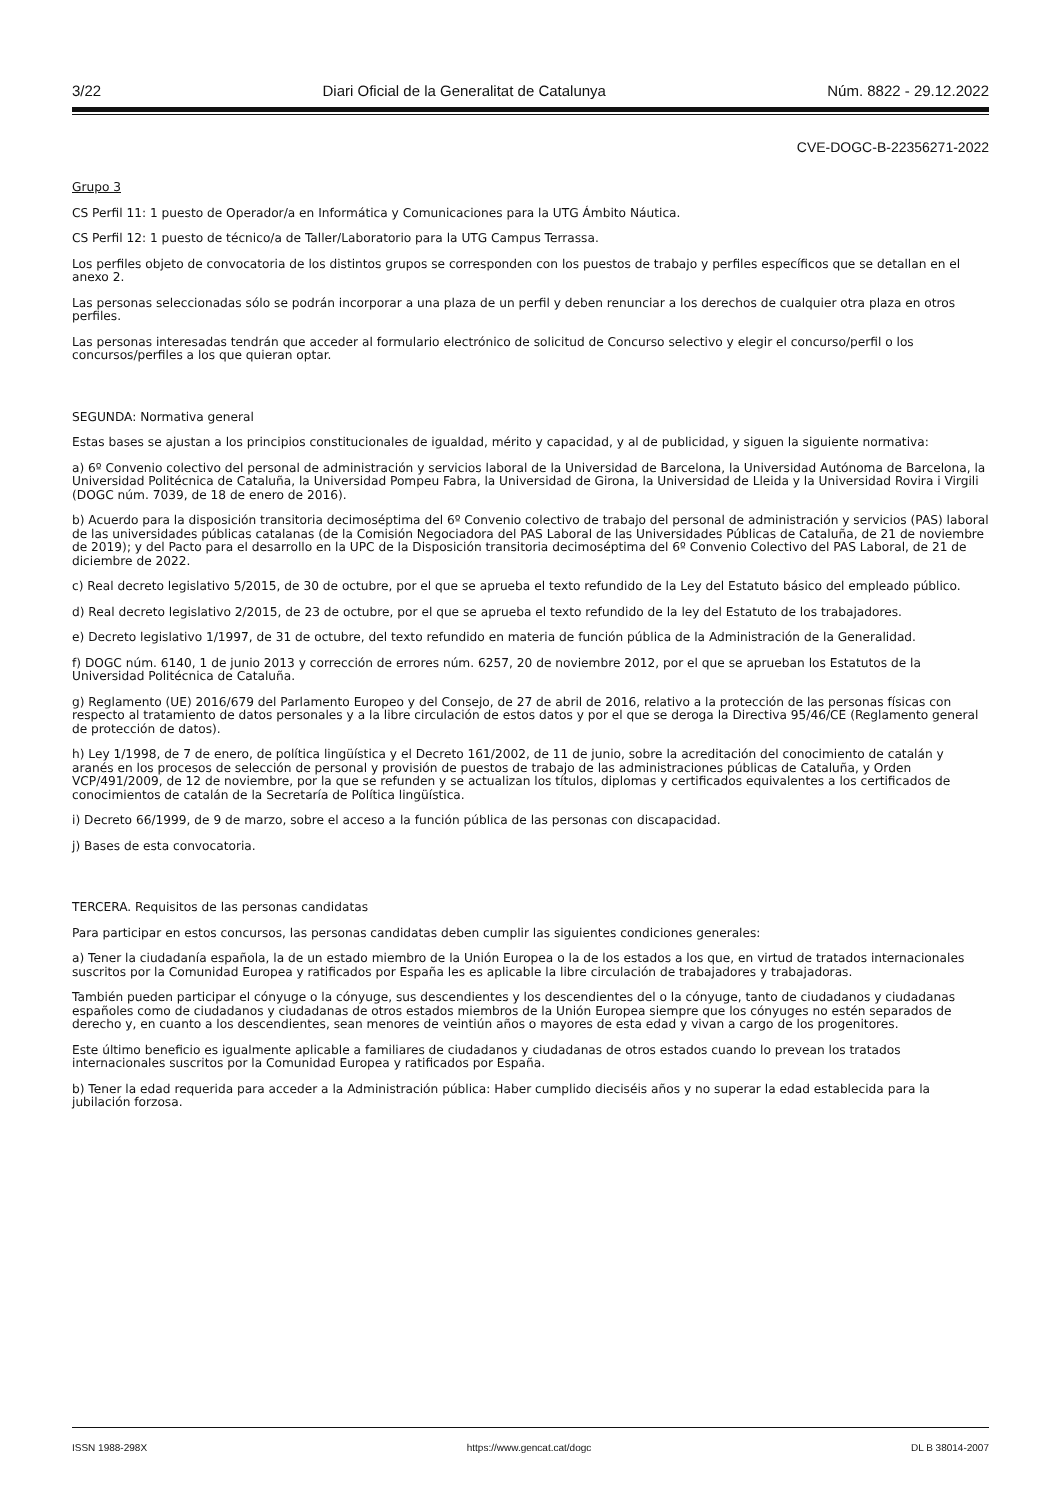3/22 Diari Oficial de la Generalitat de Catalunya Núm. 8822 - 29.12.2022
CVE-DOGC-B-22356271-2022
Grupo 3
CS Perfil 11: 1 puesto de Operador/a en Informática y Comunicaciones para la UTG Ámbito Náutica.
CS Perfil 12: 1 puesto de técnico/a de Taller/Laboratorio para la UTG Campus Terrassa.
Los perfiles objeto de convocatoria de los distintos grupos se corresponden con los puestos de trabajo y perfiles específicos que se detallan en el anexo 2.
Las personas seleccionadas sólo se podrán incorporar a una plaza de un perfil y deben renunciar a los derechos de cualquier otra plaza en otros perfiles.
Las personas interesadas tendrán que acceder al formulario electrónico de solicitud de Concurso selectivo y elegir el concurso/perfil o los concursos/perfiles a los que quieran optar.
SEGUNDA: Normativa general
Estas bases se ajustan a los principios constitucionales de igualdad, mérito y capacidad, y al de publicidad, y siguen la siguiente normativa:
a) 6º Convenio colectivo del personal de administración y servicios laboral de la Universidad de Barcelona, la Universidad Autónoma de Barcelona, la Universidad Politécnica de Cataluña, la Universidad Pompeu Fabra, la Universidad de Girona, la Universidad de Lleida y la Universidad Rovira i Virgili (DOGC núm. 7039, de 18 de enero de 2016).
b) Acuerdo para la disposición transitoria decimoséptima del 6º Convenio colectivo de trabajo del personal de administración y servicios (PAS) laboral de las universidades públicas catalanas (de la Comisión Negociadora del PAS Laboral de las Universidades Públicas de Cataluña, de 21 de noviembre de 2019); y del Pacto para el desarrollo en la UPC de la Disposición transitoria decimoséptima del 6º Convenio Colectivo del PAS Laboral, de 21 de diciembre de 2022.
c) Real decreto legislativo 5/2015, de 30 de octubre, por el que se aprueba el texto refundido de la Ley del Estatuto básico del empleado público.
d) Real decreto legislativo 2/2015, de 23 de octubre, por el que se aprueba el texto refundido de la ley del Estatuto de los trabajadores.
e) Decreto legislativo 1/1997, de 31 de octubre, del texto refundido en materia de función pública de la Administración de la Generalidad.
f) DOGC núm. 6140, 1 de junio 2013 y corrección de errores núm. 6257, 20 de noviembre 2012, por el que se aprueban los Estatutos de la Universidad Politécnica de Cataluña.
g) Reglamento (UE) 2016/679 del Parlamento Europeo y del Consejo, de 27 de abril de 2016, relativo a la protección de las personas físicas con respecto al tratamiento de datos personales y a la libre circulación de estos datos y por el que se deroga la Directiva 95/46/CE (Reglamento general de protección de datos).
h) Ley 1/1998, de 7 de enero, de política lingüística y el Decreto 161/2002, de 11 de junio, sobre la acreditación del conocimiento de catalán y aranés en los procesos de selección de personal y provisión de puestos de trabajo de las administraciones públicas de Cataluña, y Orden VCP/491/2009, de 12 de noviembre, por la que se refunden y se actualizan los títulos, diplomas y certificados equivalentes a los certificados de conocimientos de catalán de la Secretaría de Política lingüística.
i) Decreto 66/1999, de 9 de marzo, sobre el acceso a la función pública de las personas con discapacidad.
j) Bases de esta convocatoria.
TERCERA. Requisitos de las personas candidatas
Para participar en estos concursos, las personas candidatas deben cumplir las siguientes condiciones generales:
a) Tener la ciudadanía española, la de un estado miembro de la Unión Europea o la de los estados a los que, en virtud de tratados internacionales suscritos por la Comunidad Europea y ratificados por España les es aplicable la libre circulación de trabajadores y trabajadoras.
También pueden participar el cónyuge o la cónyuge, sus descendientes y los descendientes del o la cónyuge, tanto de ciudadanos y ciudadanas españoles como de ciudadanos y ciudadanas de otros estados miembros de la Unión Europea siempre que los cónyuges no estén separados de derecho y, en cuanto a los descendientes, sean menores de veintiún años o mayores de esta edad y vivan a cargo de los progenitores.
Este último beneficio es igualmente aplicable a familiares de ciudadanos y ciudadanas de otros estados cuando lo prevean los tratados internacionales suscritos por la Comunidad Europea y ratificados por España.
b) Tener la edad requerida para acceder a la Administración pública: Haber cumplido dieciséis años y no superar la edad establecida para la jubilación forzosa.
ISSN 1988-298X https://www.gencat.cat/dogc DL B 38014-2007